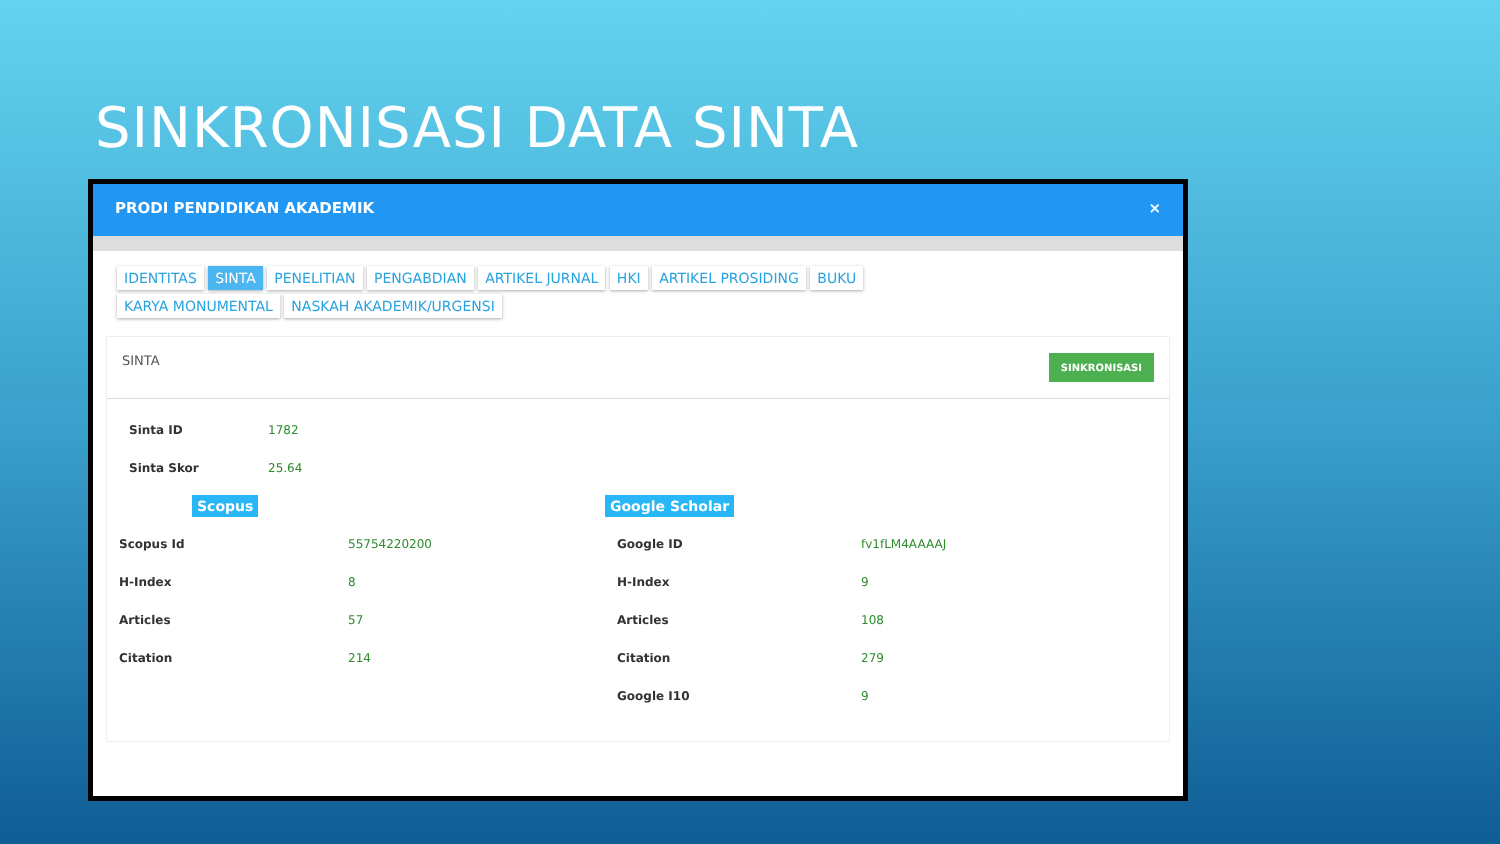SINKRONISASI DATA SINTA
PRODI PENDIDIKAN AKADEMIK ×
IDENTITAS SINTA PENELITIAN PENGABDIAN ARTIKEL JURNAL HKI ARTIKEL PROSIDING BUKU
KARYA MONUMENTAL NASKAH AKADEMIK/URGENSI
SINTA SINKRONISASI
| Sinta ID | 1782 |
| Sinta Skor | 25.64 |
| Scopus | | Google Scholar | |
| Scopus Id | 55754220200 | Google ID | fv1fLM4AAAAJ |
| H-Index | 8 | H-Index | 9 |
| Articles | 57 | Articles | 108 |
| Citation | 214 | Citation | 279 |
| | | Google I10 | 9 |